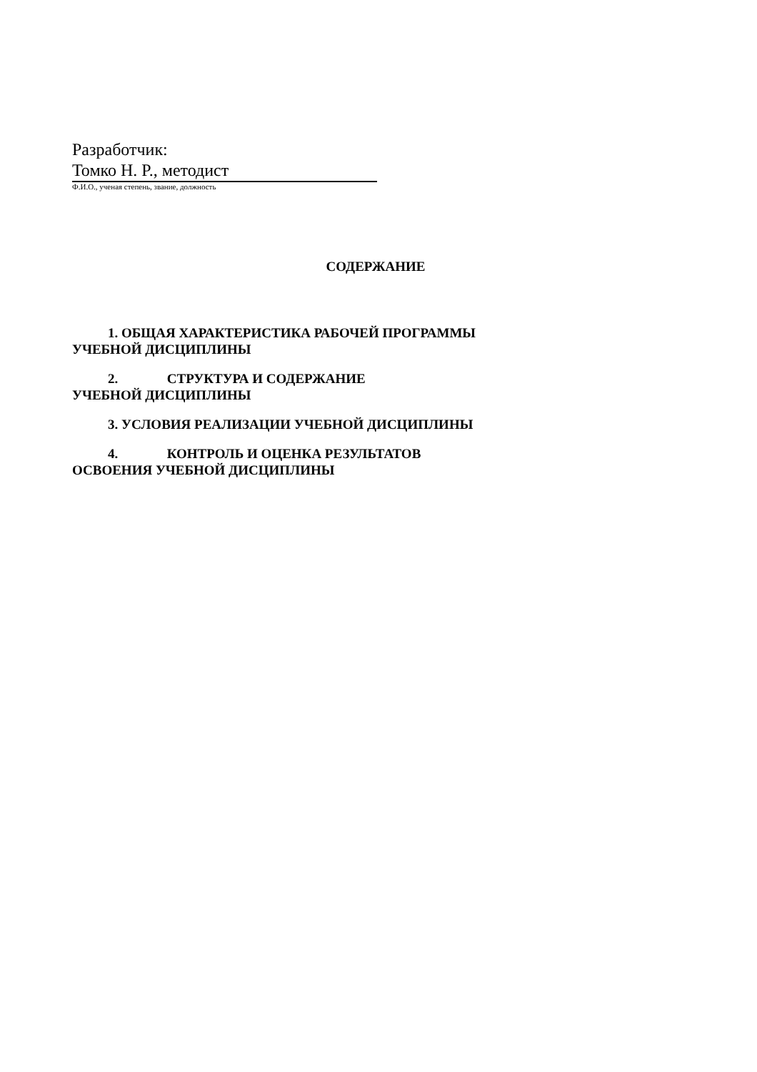Разработчик:
Томко Н. Р., методист
Ф.И.О., ученая степень, звание, должность
СОДЕРЖАНИЕ
1. ОБЩАЯ ХАРАКТЕРИСТИКА РАБОЧЕЙ ПРОГРАММЫ УЧЕБНОЙ ДИСЦИПЛИНЫ
2. СТРУКТУРА И СОДЕРЖАНИЕ
УЧЕБНОЙ ДИСЦИПЛИНЫ
3. УСЛОВИЯ РЕАЛИЗАЦИИ УЧЕБНОЙ ДИСЦИПЛИНЫ
4. КОНТРОЛЬ И ОЦЕНКА РЕЗУЛЬТАТОВ
ОСВОЕНИЯ УЧЕБНОЙ ДИСЦИПЛИНЫ